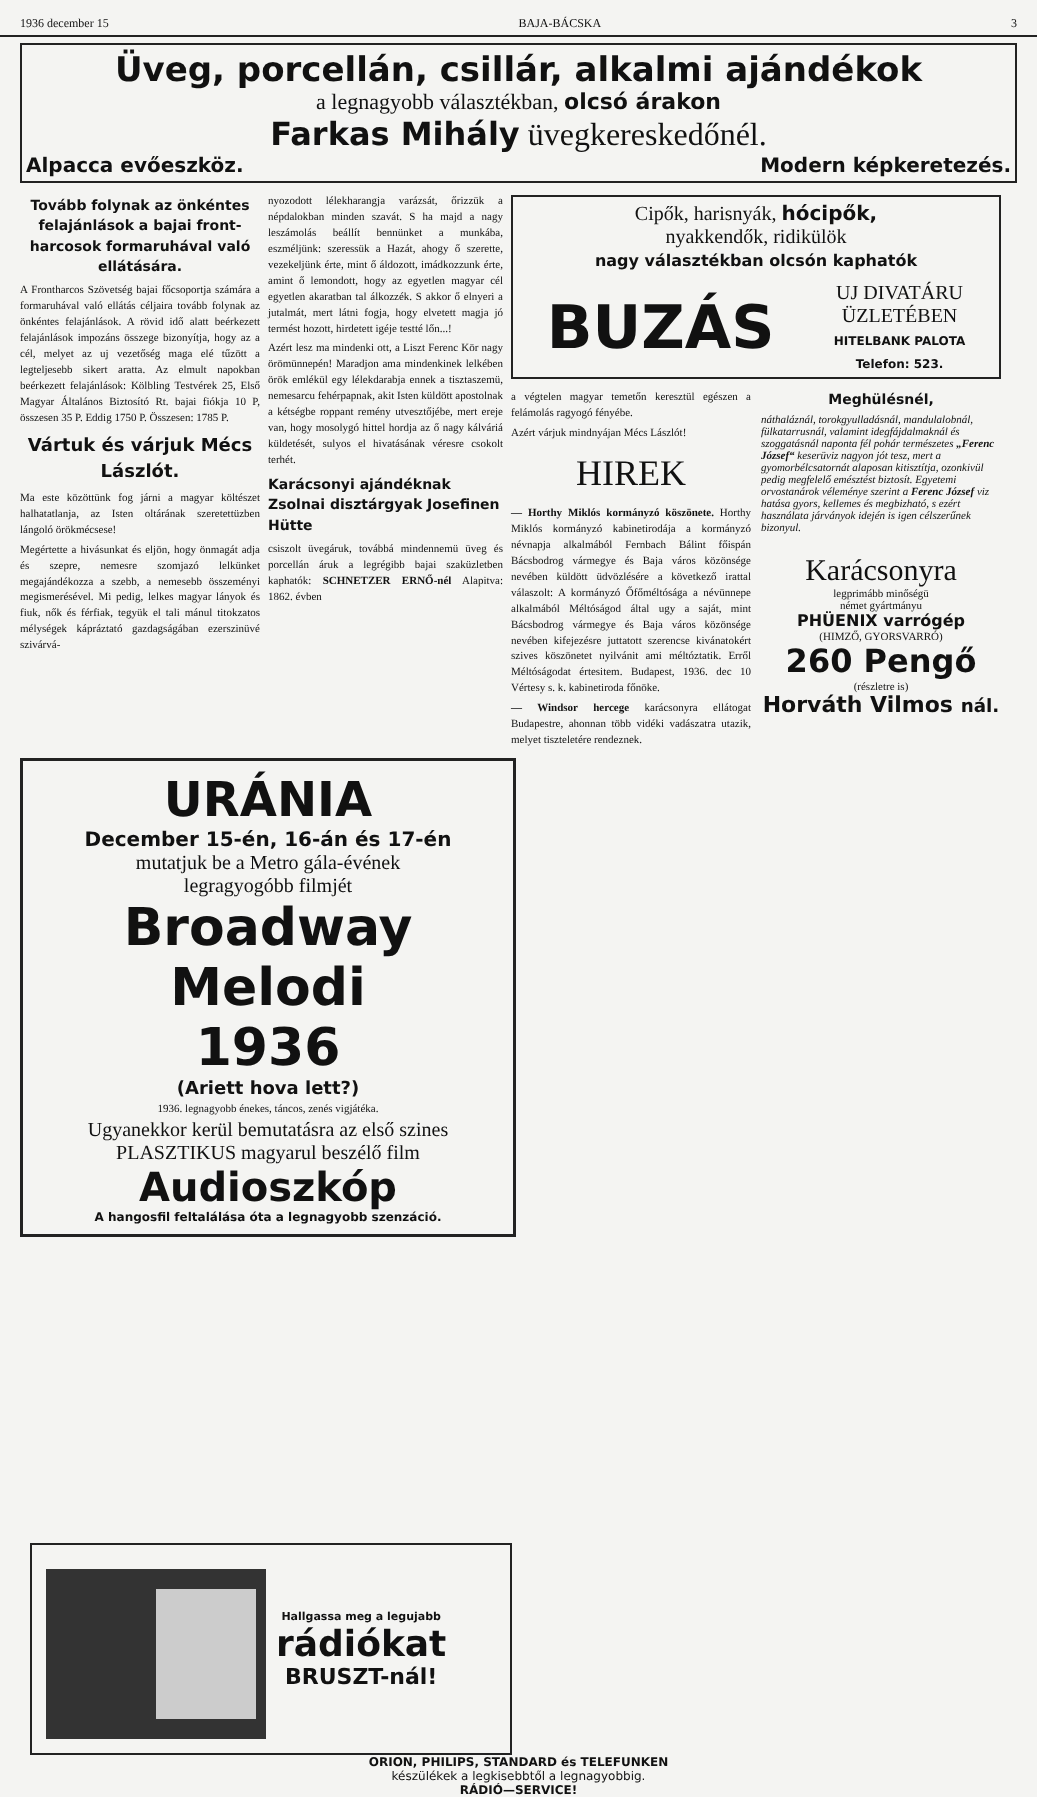1936 december 15 BAJA-BÁCSKA 3
Üveg, porcellán, csillár, alkalmi ajándékok
a legnagyobb választékban, olcsó árakon
Farkas Mihály üvegkereskedőnél.
Alpacca evőeszköz. Modern képkeretezés.
Tovább folynak az önkéntes felajánlások a bajai front-harcosok formaruhával való ellátására.
A Frontharcos Szövetség bajai főcsoportja számára a formaruhával való ellátás céljaira tovább folynak az önkéntes felajánlások. A rövid idő alatt beérkezett felajánlások impozáns összege bizonyítja, hogy az a cél, melyet az uj vezetőség maga elé tűzött a legteljesebb sikert aratta. Az elmult napokban beérkezett felajánlások: Kölbling Testvérek 25, Első Magyar Általános Biztosító Rt. bajai fiókja 10 P, összesen 35 P. Eddig 1750 P. Összesen: 1785 P.
Vártuk és várjuk Mécs Lászlót.
Ma este közöttünk fog járni a magyar költészet halhatatlanja, az Isten oltárának szeretettüzben lángoló örökmécsese!
Megértette a hivásunkat és eljön, hogy önmagát adja és szepre, nemesre szomjazó lelkünket megajándékozza a szebb, a nemesebb összeményi megismerésével. Mi pedig, lelkes magyar lányok és fiuk, nők és férfiak, tegyük el tali mánul titokzatos mélységek kápráztató gazdagságában ezerszinüvé szivárvá-
nyozodott lélekharangja varázsát, őrizzük a népdalokban minden szavát. S ha majd a nagy leszámolás beállít bennünket a munkába, eszméljünk: szeressük a Hazát, ahogy ő szerette, vezekeljünk érte, mint ő áldozott, imádkozzunk érte, amint ő lemondott, hogy az egyetlen magyar cél egyetlen akaratban tal álkozzék. S akkor ő elnyeri a jutalmát, mert látni fogja, hogy elvetett magja jó termést hozott, hirdetett igéje testté lőn...!
Azért lesz ma mindenki ott, a Liszt Ferenc Kör nagy örömünnepén! Maradjon ama mindenkinek lelkében örök emlékül egy lélekdarabja ennek a tisztaszemü, nemesarcu fehérpapnak, akit Isten küldött apostolnak a kétségbe roppant remény utvesztőjébe, mert ereje van, hogy mosolygó hittel hordja az ő nagy kálváriá küldetését, sulyos el hivatásának véresre csokolt terhét.
Karácsonyi ajándéknak Zsolnai disztárgyak Josefinen Hütte
csiszolt üvegáruk, továbbá mindennemü üveg és porcellán áruk a legrégibb bajai szaküzletben kaphatók: SCHNETZER ERNŐ-nél Alapitva: 1862. évben
Cipők, harisnyák, hócipők,
nyakkendők, ridikülök
nagy választékban olcsón kaphatók
BUZÁS UJ DIVATÁRU
ÜZLETÉBEN
HITELBANK PALOTA
Telefon: 523.
a végtelen magyar temetőn keresztül egészen a felámolás ragyogó fényébe.
Azért várjuk mindnyájan Mécs Lászlót!
HIREK
— Horthy Miklós kormányzó köszönete. Horthy Miklós kormányzó kabinetirodája a kormányzó névnapja alkalmából Fernbach Bálint főispán Bácsbodrog vármegye és Baja város közönsége nevében küldött üdvözlésére a következő irattal válaszolt: A kormányzó Őfőméltósága a névünnepe alkalmából Méltóságod által ugy a saját, mint Bácsbodrog vármegye és Baja város közönsége nevében kifejezésre juttatott szerencse kivánatokért szives köszönetet nyilvánit ami méltóztatik. Erről Méltóságodat értesitem. Budapest, 1936. dec 10 Vértesy s. k. kabinetiroda főnöke.
— Windsor hercege karácsonyra ellátogat Budapestre, ahonnan több vidéki vadászatra utazik, melyet tiszteletére rendeznek.
Meghülésnél,
náthaláznál, torokgyulladásnál, mandulalobnál, fülkatarrusnál, valamint idegfájdalmaknál és szoggatásnál naponta fél pohár természetes „Ferenc József“ keserüviz nagyon jót tesz, mert a gyomorbélcsatornát alaposan kitisztítja, ozonkivül pedig megfelelő emésztést biztosít. Egyetemi orvostanárok véleménye szerint a Ferenc József viz hatása gyors, kellemes és megbizható, s ezért használata járványok idején is igen célszerűnek bizonyul.
Karácsonyra
legprimább minőségü
német gyártmányu
PHÜENIX varrógép
(HIMZŐ, GYORSVARRÓ)
260 Pengő
(részletre is)
Horváth Vilmos nál.
URÁNIA
December 15-én, 16-án és 17-én
mutatjuk be a Metro gála-évének
legragyogóbb filmjét
Broadway Melodi
1936
(Ariett hova lett?)
1936. legnagyobb énekes, táncos, zenés vigjátéka.
Ugyanekkor kerül bemutatásra az első szines PLASZTIKUS magyarul beszélő film
Audioszkóp
A hangosfil feltalálása óta a legnagyobb szenzáció.
Hallgassa meg a legujabb
rádiókat
BRUSZT-nál!
ORION, PHILIPS, STANDARD és TELEFUNKEN
készülékek a legkisebbtől a legnagyobbig.
RÁDIÓ—SERVICE!